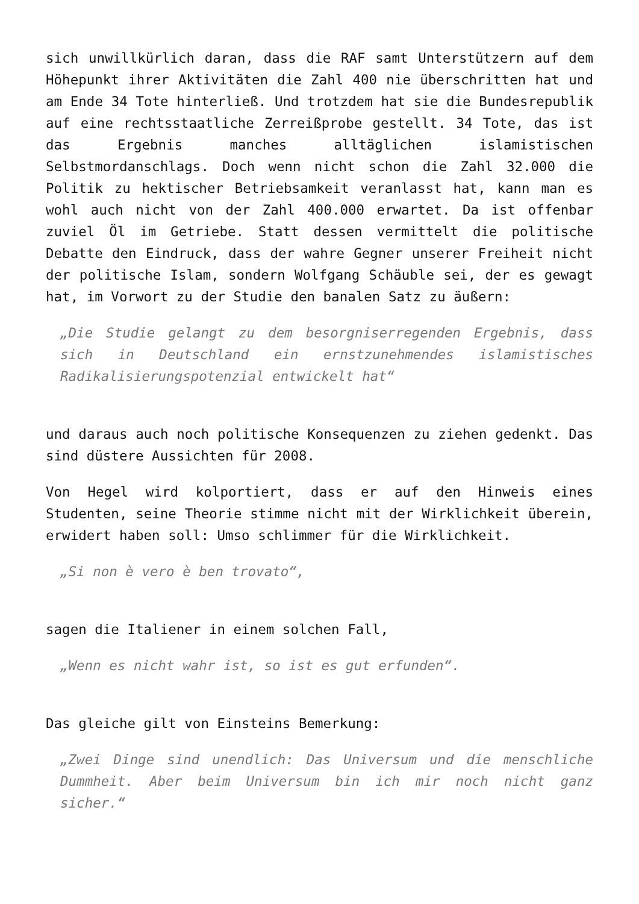sich unwillkürlich daran, dass die RAF samt Unterstützern auf dem Höhepunkt ihrer Aktivitäten die Zahl 400 nie überschritten hat und am Ende 34 Tote hinterließ. Und trotzdem hat sie die Bundesrepublik auf eine rechtsstaatliche Zerreißprobe gestellt. 34 Tote, das ist das Ergebnis manches alltäglichen islamistischen Selbstmordanschlags. Doch wenn nicht schon die Zahl 32.000 die Politik zu hektischer Betriebsamkeit veranlasst hat, kann man es wohl auch nicht von der Zahl 400.000 erwartet. Da ist offenbar zuviel Öl im Getriebe. Statt dessen vermittelt die politische Debatte den Eindruck, dass der wahre Gegner unserer Freiheit nicht der politische Islam, sondern Wolfgang Schäuble sei, der es gewagt hat, im Vorwort zu der Studie den banalen Satz zu äußern:
„Die Studie gelangt zu dem besorgniserregenden Ergebnis, dass sich in Deutschland ein ernstzunehmendes islamistisches Radikalisierungspotenzial entwickelt hat“
und daraus auch noch politische Konsequenzen zu ziehen gedenkt. Das sind düstere Aussichten für 2008.
Von Hegel wird kolportiert, dass er auf den Hinweis eines Studenten, seine Theorie stimme nicht mit der Wirklichkeit überein, erwidert haben soll: Umso schlimmer für die Wirklichkeit.
„Si non è vero è ben trovato“,
sagen die Italiener in einem solchen Fall,
„Wenn es nicht wahr ist, so ist es gut erfunden“.
Das gleiche gilt von Einsteins Bemerkung:
„Zwei Dinge sind unendlich: Das Universum und die menschliche Dummheit. Aber beim Universum bin ich mir noch nicht ganz sicher.“